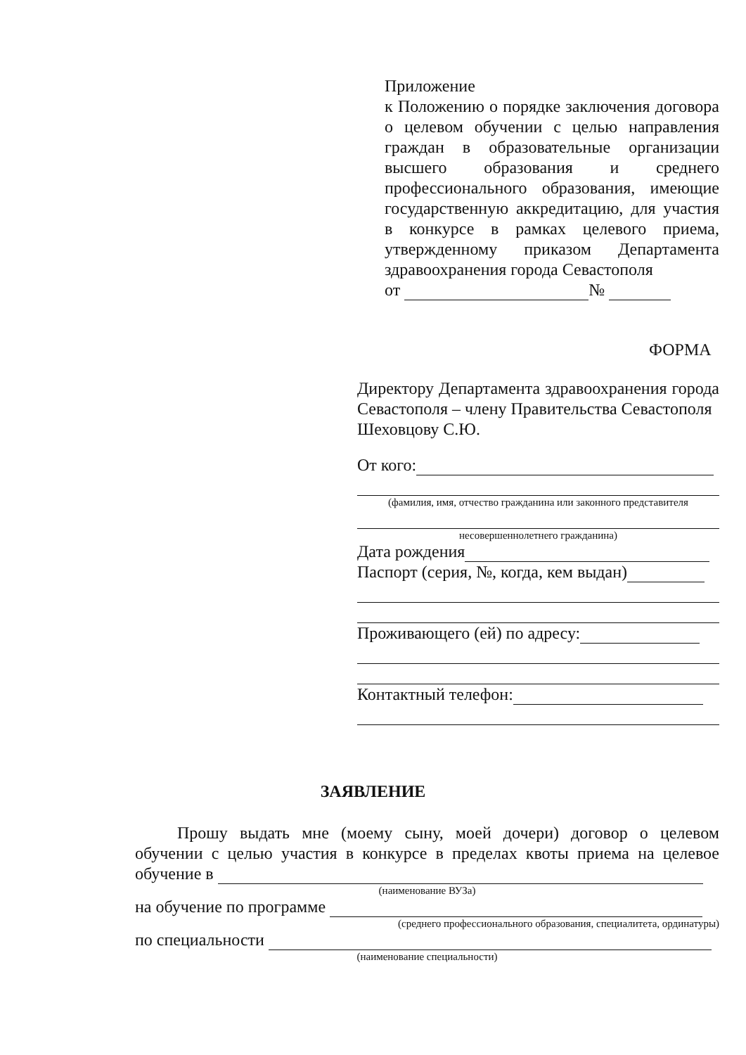Приложение
к Положению о порядке заключения договора о целевом обучении с целью направления граждан в образовательные организации высшего образования и среднего профессионального образования, имеющие государственную аккредитацию, для участия в конкурсе в рамках целевого приема, утвержденному приказом Департамента здравоохранения города Севастополя
от №
ФОРМА
Директору Департамента здравоохранения города Севастополя – члену Правительства Севастополя
Шеховцову С.Ю.
От кого:
(фамилия, имя, отчество гражданина или законного представителя
несовершеннолетнего гражданина)
Дата рождения
Паспорт (серия, №, когда, кем выдан)
Проживающего (ей) по адресу:
Контактный телефон:
ЗАЯВЛЕНИЕ
Прошу выдать мне (моему сыну, моей дочери) договор о целевом обучении с целью участия в конкурсе в пределах квоты приема на целевое обучение в
(наименование ВУЗа)
на обучение по программе
(среднего профессионального образования, специалитета, ординатуры)
по специальности
(наименование специальности)